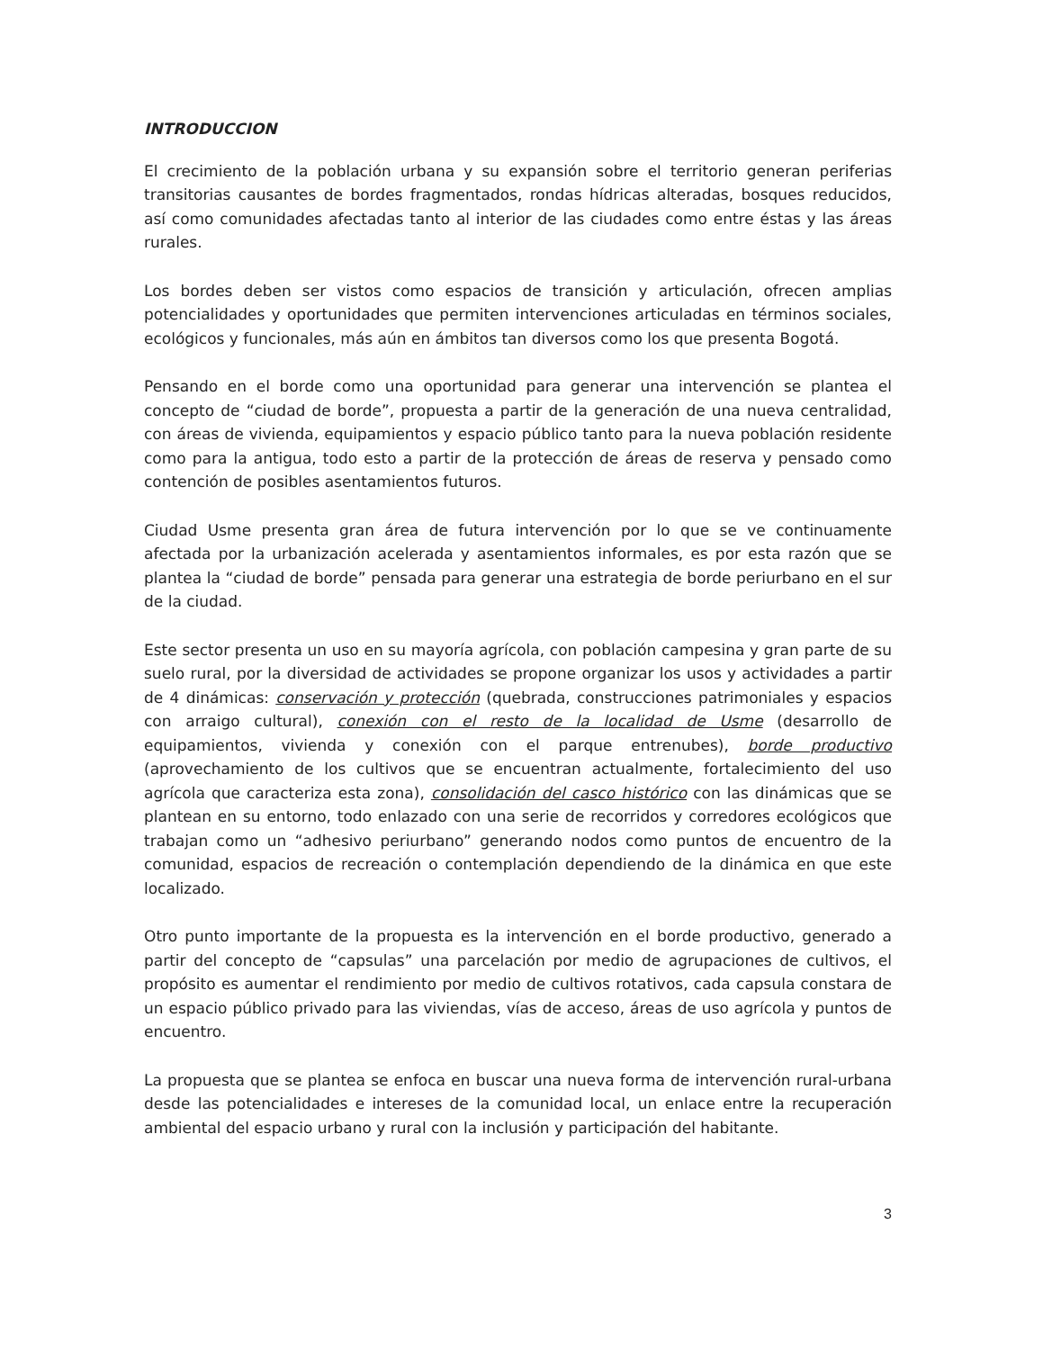INTRODUCCION
El crecimiento de la población urbana y su expansión sobre el territorio generan periferias transitorias causantes de bordes fragmentados, rondas hídricas alteradas, bosques reducidos, así como comunidades afectadas tanto al interior de las ciudades como entre éstas y las áreas rurales.
Los bordes deben ser vistos como espacios de transición y articulación, ofrecen amplias potencialidades y oportunidades que permiten intervenciones articuladas en términos sociales, ecológicos y funcionales, más aún en ámbitos tan diversos como los que presenta Bogotá.
Pensando en el borde como una oportunidad para generar una intervención se plantea el concepto de “ciudad de borde”, propuesta a partir de la generación de una nueva centralidad, con áreas de vivienda, equipamientos y espacio público tanto para la nueva población residente como para la antigua, todo esto a partir de la protección de áreas de reserva y pensado como contención de posibles asentamientos futuros.
Ciudad Usme presenta gran área de futura intervención por lo que se ve continuamente afectada por la urbanización acelerada y asentamientos informales, es por esta razón que se plantea la “ciudad de borde” pensada para generar una estrategia de borde periurbano en el sur de la ciudad.
Este sector presenta un uso en su mayoría agrícola, con población campesina y gran parte de su suelo rural, por la diversidad de actividades se propone organizar los usos y actividades a partir de 4 dinámicas: conservación y protección (quebrada, construcciones patrimoniales y espacios con arraigo cultural), conexión con el resto de la localidad de Usme (desarrollo de equipamientos, vivienda y conexión con el parque entrenubes), borde productivo (aprovechamiento de los cultivos que se encuentran actualmente, fortalecimiento del uso agrícola que caracteriza esta zona), consolidación del casco histórico con las dinámicas que se plantean en su entorno, todo enlazado con una serie de recorridos y corredores ecológicos que trabajan como un “adhesivo periurbano” generando nodos como puntos de encuentro de la comunidad, espacios de recreación o contemplación dependiendo de la dinámica en que este localizado.
Otro punto importante de la propuesta es la intervención en el borde productivo, generado a partir del concepto de “capsulas” una parcelación por medio de agrupaciones de cultivos, el propósito es aumentar el rendimiento por medio de cultivos rotativos, cada capsula constara de un espacio público privado para las viviendas, vías de acceso, áreas de uso agrícola y puntos de encuentro.
La propuesta que se plantea se enfoca en buscar una nueva forma de intervención rural-urbana desde las potencialidades e intereses de la comunidad local, un enlace entre la recuperación ambiental del espacio urbano y rural con la inclusión y participación del habitante.
3